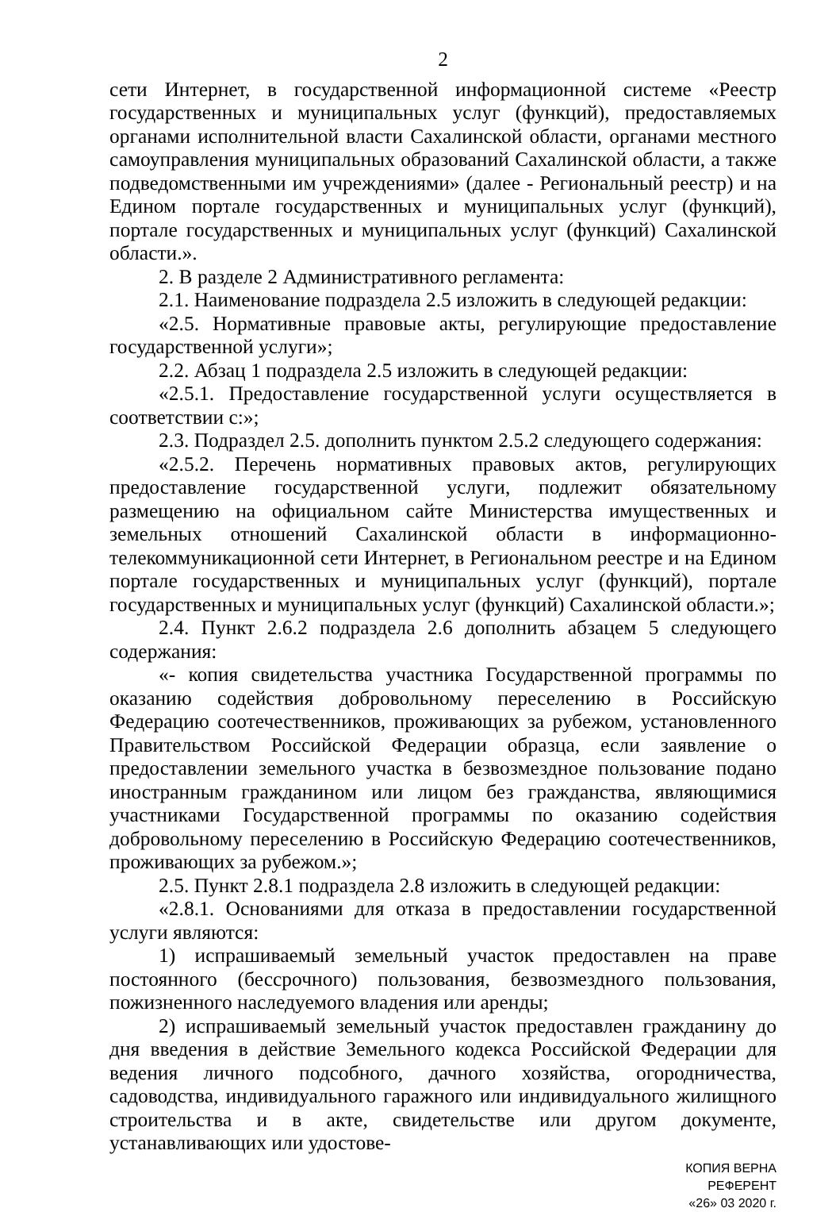2
сети Интернет, в государственной информационной системе «Реестр государственных и муниципальных услуг (функций), предоставляемых органами исполнительной власти Сахалинской области, органами местного самоуправления муниципальных образований Сахалинской области, а также подведомственными им учреждениями» (далее - Региональный реестр) и на Едином портале государственных и муниципальных услуг (функций), портале государственных и муниципальных услуг (функций) Сахалинской области.».
2. В разделе 2 Административного регламента:
2.1. Наименование подраздела 2.5 изложить в следующей редакции:
«2.5. Нормативные правовые акты, регулирующие предоставление государственной услуги»;
2.2. Абзац 1 подраздела 2.5 изложить в следующей редакции:
«2.5.1. Предоставление государственной услуги осуществляется в соответствии с:»;
2.3. Подраздел 2.5. дополнить пунктом 2.5.2 следующего содержания:
«2.5.2. Перечень нормативных правовых актов, регулирующих предоставление государственной услуги, подлежит обязательному размещению на официальном сайте Министерства имущественных и земельных отношений Сахалинской области в информационно-телекоммуникационной сети Интернет, в Региональном реестре и на Едином портале государственных и муниципальных услуг (функций), портале государственных и муниципальных услуг (функций) Сахалинской области.»;
2.4. Пункт 2.6.2 подраздела 2.6 дополнить абзацем 5 следующего содержания:
«- копия свидетельства участника Государственной программы по оказанию содействия добровольному переселению в Российскую Федерацию соотечественников, проживающих за рубежом, установленного Правительством Российской Федерации образца, если заявление о предоставлении земельного участка в безвозмездное пользование подано иностранным гражданином или лицом без гражданства, являющимися участниками Государственной программы по оказанию содействия добровольному переселению в Российскую Федерацию соотечественников, проживающих за рубежом.»;
2.5. Пункт 2.8.1 подраздела 2.8 изложить в следующей редакции:
«2.8.1. Основаниями для отказа в предоставлении государственной услуги являются:
1) испрашиваемый земельный участок предоставлен на праве постоянного (бессрочного) пользования, безвозмездного пользования, пожизненного наследуемого владения или аренды;
2) испрашиваемый земельный участок предоставлен гражданину до дня введения в действие Земельного кодекса Российской Федерации для ведения личного подсобного, дачного хозяйства, огородничества, садоводства, индивидуального гаражного или индивидуального жилищного строительства и в акте, свидетельстве или другом документе, устанавливающих или удостове-
КОПИЯ ВЕРНА
РЕФЕРЕНТ
«26» 03 2020 г.